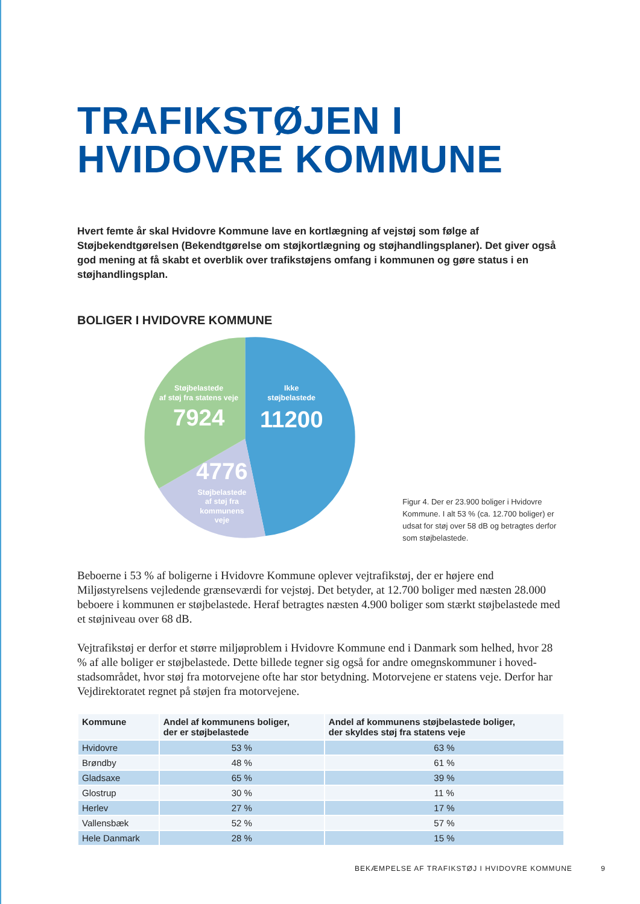TRAFIKSTØJEN I
HVIDOVRE KOMMUNE
Hvert femte år skal Hvidovre Kommune lave en kortlægning af vejstøj som følge af Støjbekendtgørelsen (Bekendtgørelse om støjkortlægning og støjhandlingsplaner). Det giver også god mening at få skabt et overblik over trafikstøjens omfang i kommunen og gøre status i en støjhandlingsplan.
BOLIGER I HVIDOVRE KOMMUNE
Støjbelastede
af støj fra statens veje
7924
Ikke
støjbelastede
11200
4776
Støjbelastede
af støj fra
kommunens
veje
Figur 4. Der er 23.900 boliger i Hvidovre Kommune. I alt 53 % (ca. 12.700 boliger) er udsat for støj over 58 dB og betragtes derfor som støjbelastede.
Beboerne i 53 % af boligerne i Hvidovre Kommune oplever vejtrafikstøj, der er højere end Miljøstyrelsens vejledende grænseværdi for vejstøj. Det betyder, at 12.700 boliger med næsten 28.000 beboere i kommunen er støjbelastede. Heraf betragtes næsten 4.900 boliger som stærkt støjbelastede med et støjniveau over 68 dB.
Vejtrafikstøj er derfor et større miljøproblem i Hvidovre Kommune end i Danmark som helhed, hvor 28 % af alle boliger er støjbelastede. Dette billede tegner sig også for andre omegnskommuner i hoved-stadsområdet, hvor støj fra motorvejene ofte har stor betydning. Motorvejene er statens veje. Derfor har Vejdirektoratet regnet på støjen fra motorvejene.
| Kommune | Andel af kommunens boliger, der er støjbelastede | Andel af kommunens støjbelastede boliger, der skyldes støj fra statens veje |
| --- | --- | --- |
| Hvidovre | 53 % | 63 % |
| Brøndby | 48 % | 61 % |
| Gladsaxe | 65 % | 39 % |
| Glostrup | 30 % | 11 % |
| Herlev | 27 % | 17 % |
| Vallensbæk | 52 % | 57 % |
| Hele Danmark | 28 % | 15 % |
BEKÆMPELSE AF TRAFIKSTØJ I HVIDOVRE KOMMUNE 9